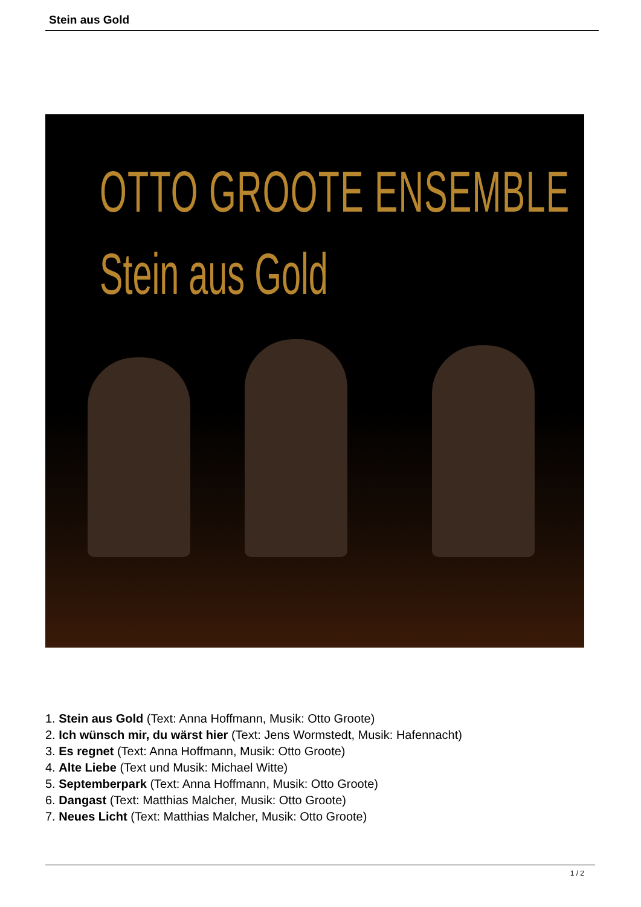Stein aus Gold
OTTO GROOTE ENSEMBLE
Stein aus Gold
1. Stein aus Gold (Text: Anna Hoffmann, Musik: Otto Groote)
2. Ich wünsch mir, du wärst hier (Text: Jens Wormstedt, Musik: Hafennacht)
3. Es regnet (Text: Anna Hoffmann, Musik: Otto Groote)
4. Alte Liebe (Text und Musik: Michael Witte)
5. Septemberpark (Text: Anna Hoffmann, Musik: Otto Groote)
6. Dangast (Text: Matthias Malcher, Musik: Otto Groote)
7. Neues Licht (Text: Matthias Malcher, Musik: Otto Groote)
1 / 2